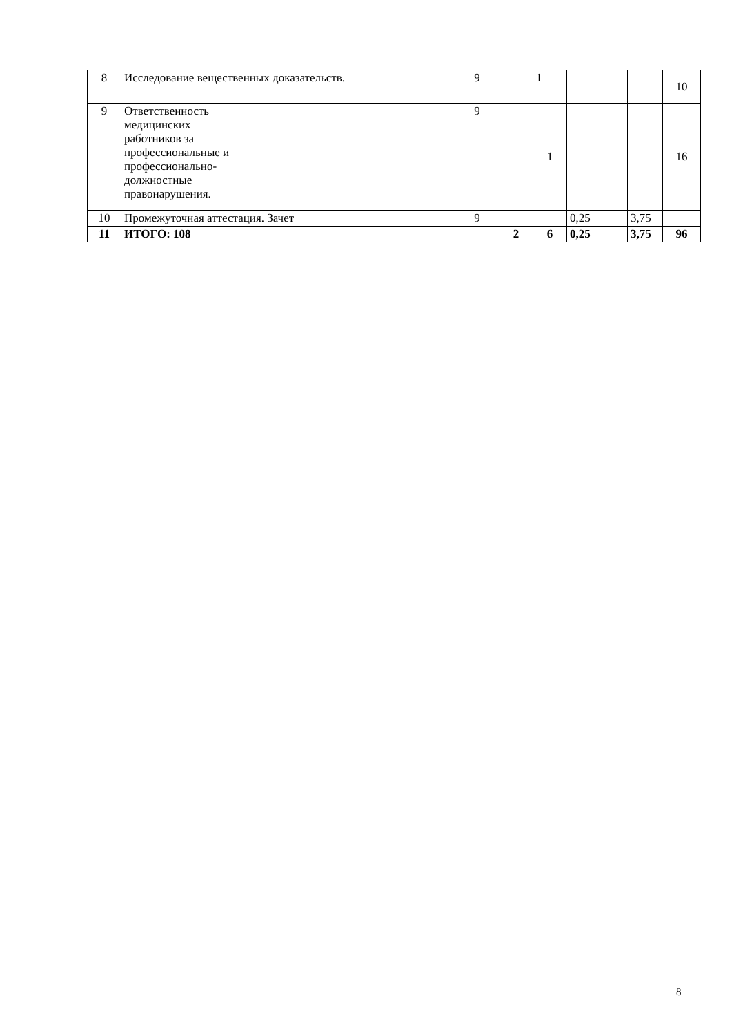| 8 | Исследование вещественных доказательств. | 9 | | 1 | | | | 10 |
| 9 | Ответственность медицинских работников за профессиональные и профессионально- должностные правонарушения. | 9 | | 1 | | | | 16 |
| 10 | Промежуточная аттестация. Зачет | 9 | | | 0,25 | | 3,75 | |
| 11 | ИТОГО: 108 | | 2 | 6 | 0,25 | | 3,75 | 96 |
8